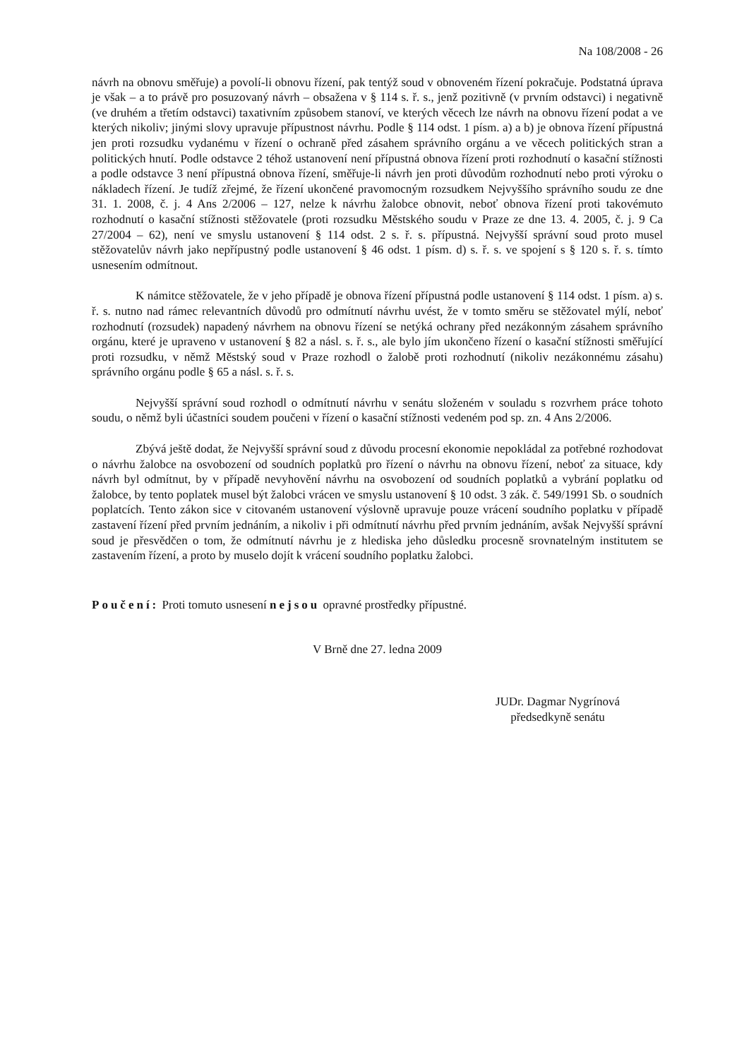Na 108/2008 - 26
návrh na obnovu směřuje) a povolí-li obnovu řízení, pak tentýž soud v obnoveném řízení pokračuje. Podstatná úprava je však – a to právě pro posuzovaný návrh – obsažena v § 114 s. ř. s., jenž pozitivně (v prvním odstavci) i negativně (ve druhém a třetím odstavci) taxativním způsobem stanoví, ve kterých věcech lze návrh na obnovu řízení podat a ve kterých nikoliv; jinými slovy upravuje přípustnost návrhu. Podle § 114 odst. 1 písm. a) a b) je obnova řízení přípustná jen proti rozsudku vydanému v řízení o ochraně před zásahem správního orgánu a ve věcech politických stran a politických hnutí. Podle odstavce 2 téhož ustanovení není přípustná obnova řízení proti rozhodnutí o kasační stížnosti a podle odstavce 3 není přípustná obnova řízení, směřuje-li návrh jen proti důvodům rozhodnutí nebo proti výroku o nákladech řízení. Je tudíž zřejmé, že řízení ukončené pravomocným rozsudkem Nejvyššího správního soudu ze dne 31. 1. 2008, č. j. 4 Ans 2/2006 – 127, nelze k návrhu žalobce obnovit, neboť obnova řízení proti takovémuto rozhodnutí o kasační stížnosti stěžovatele (proti rozsudku Městského soudu v Praze ze dne 13. 4. 2005, č. j. 9 Ca 27/2004 – 62), není ve smyslu ustanovení § 114 odst. 2 s. ř. s. přípustná. Nejvyšší správní soud proto musel stěžovatelův návrh jako nepřípustný podle ustanovení § 46 odst. 1 písm. d) s. ř. s. ve spojení s § 120 s. ř. s. tímto usnesením odmítnout.
K námitce stěžovatele, že v jeho případě je obnova řízení přípustná podle ustanovení § 114 odst. 1 písm. a) s. ř. s. nutno nad rámec relevantních důvodů pro odmítnutí návrhu uvést, že v tomto směru se stěžovatel mýlí, neboť rozhodnutí (rozsudek) napadený návrhem na obnovu řízení se netýká ochrany před nezákonným zásahem správního orgánu, které je upraveno v ustanovení § 82 a násl. s. ř. s., ale bylo jím ukončeno řízení o kasační stížnosti směřující proti rozsudku, v němž Městský soud v Praze rozhodl o žalobě proti rozhodnutí (nikoliv nezákonnému zásahu) správního orgánu podle § 65 a násl. s. ř. s.
Nejvyšší správní soud rozhodl o odmítnutí návrhu v senátu složeném v souladu s rozvrhem práce tohoto soudu, o němž byli účastníci soudem poučeni v řízení o kasační stížnosti vedeném pod sp. zn. 4 Ans 2/2006.
Zbývá ještě dodat, že Nejvyšší správní soud z důvodu procesní ekonomie nepokládal za potřebné rozhodovat o návrhu žalobce na osvobození od soudních poplatků pro řízení o návrhu na obnovu řízení, neboť za situace, kdy návrh byl odmítnut, by v případě nevyhovění návrhu na osvobození od soudních poplatků a vybrání poplatku od žalobce, by tento poplatek musel být žalobci vrácen ve smyslu ustanovení § 10 odst. 3 zák. č. 549/1991 Sb. o soudních poplatcích. Tento zákon sice v citovaném ustanovení výslovně upravuje pouze vrácení soudního poplatku v případě zastavení řízení před prvním jednáním, a nikoliv i při odmítnutí návrhu před prvním jednáním, avšak Nejvyšší správní soud je přesvědčen o tom, že odmítnutí návrhu je z hlediska jeho důsledku procesně srovnatelným institutem se zastavením řízení, a proto by muselo dojít k vrácení soudního poplatku žalobci.
Poučení: Proti tomuto usnesení nejsou opravné prostředky přípustné.
V Brně dne 27. ledna 2009
JUDr. Dagmar Nygrínová
předsedkyně senátu